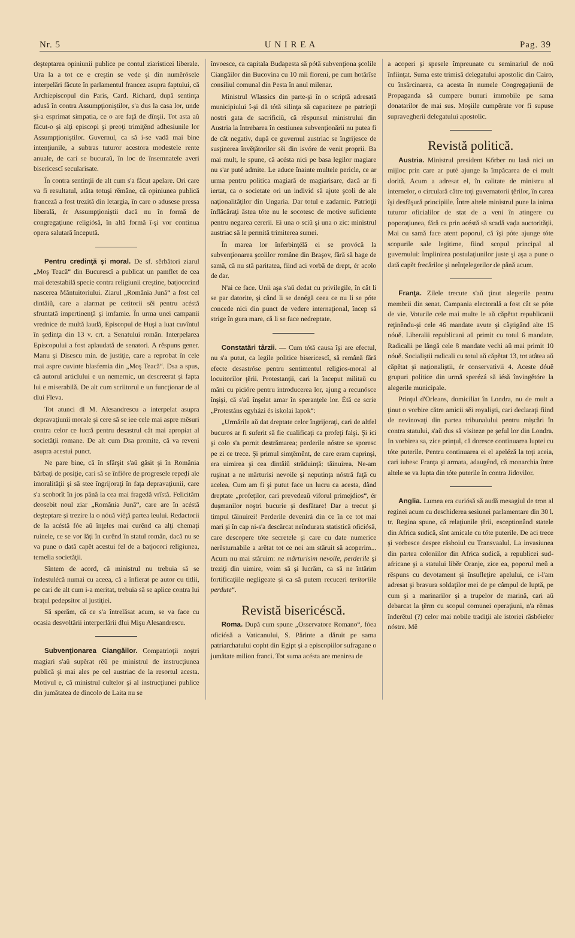Nr. 5 U N I R E A Pag. 39
deşteptarea opiniunii publice pe contul ziaristicei liberale. Ura la a tot ce e creştin se vede şi din numĕrósele interpelări făcute în parlamentul francez asupra faptului, că Archiepiscopul din Paris, Card. Richard, după sentinţa adusă în contra Assumpţioniştilor, s'a dus la casa lor, unde şi-a esprimat simpatia, ce o are faţă de dînşii. Tot asta aŭ făcut-o şi alţi episcopi şi preoţi trimiţĕnd adhesiunile lor Assumpţioniştilor. Guvernul, ca să i-se vadă mai bine intenţiunile, a subtras tuturor acestora modestele rente anuale, de cari se bucuraŭ, în loc de însemnatele averi bisericescî secularisate.
În contra sentinţii de alt cum s'a făcut apelare. Ori care va fi resultatul, atâta totuşi rĕmâne, că opiniunea publică franceză a fost trezită din letargia, în care o adusese pressa liberală, ér Assumpţioniştii dacă nu în formă de congregaţiune religiósă, în altă formă î-şi vor continua opera salutară începută.
Pentru credinţă şi moral. De sf. sĕrbători ziarul „Moş Teacă“ din Bucurescî a publicat un pamflet de cea mai detestabilă specie contra religiunii creştine, batjocorind nascerea Mântuitoriului. Ziarul „România Jună“ a fost cel dintâiŭ, care a alarmat pe cetitorii sĕi pentru acéstă sfruntată impertinenţă şi imfamie. În urma unei campanii vrednice de multă laudă, Episcopul de Huşi a luat cuvîntul în şedinţa din 13 v. crt. a Senatului român. Interpelarea Episcopului a fost aplaudată de senatori. A rĕspuns gener. Manu şi Disescu min. de justiţie, care a reprobat în cele mai aspre cuvinte blasfemia din „Moş Teacă“. Dsa a spus, că autorul articlului e un nemernic, un descreerat şi fapta lui e miserabilă. De alt cum scriitorul e un funcţionar de al dlui Fleva.
Tot atunci dl M. Alesandrescu a interpelat asupra depravaţiunii morale şi cere să se iee cele mai aspre mĕsuri contra celor ce lucră pentru desastrul cât mai apropiat al societăţii romane. De alt cum Dsa promite, că va reveni asupra acestui punct.
Ne pare bine, că în sfârşit s'aŭ găsit şi în România bărbaţi de posiţie, cari să se înfióre de progresele repeḑi ale imoralităţii şi să stee îngrijoraţi în faţa depravaţiunii, care s'a scoborît în jos până la cea mai fragedă vrîstă. Felicităm deosebit noul ziar „România Jună“, care are în acéstă deşteptare şi trezire la o nóuă viéţă partea leului. Redactorii de la acéstă fóe aŭ înţeles mai curênd ca alţi chemaţi ruinele, ce se vor lăţi în curênd în statul român, dacă nu se va pune o dată capĕt acestui fel de a batjocori religiunea, temelia societăţii.
Sîntem de acord, că ministrul nu trebuia să se îndestulécă numai cu aceea, că a înfierat pe autor cu titlii, pe cari de alt cum i-a meritat, trebuia să se aplice contra lui braţul pedepsitor al justiţiei.
Să sperăm, că ce s'a întrelăsat acum, se va face cu ocasia desvoltării interperlării dlui Mişu Alesandrescu.
Subvenţionarea Ciangăilor. Compatrioţii noştri magiari s'aŭ supĕrat rĕŭ pe ministrul de instrucţiunea publică şi mai ales pe cel austriac de la resortul acesta. Motivul e, că ministrul cultelor şi al instrucţiunei publice din jumătatea de dincolo de Laita nu se
învoesce, ca capitala Budapesta să pótă subvenţiona şcolile Ciangăilor din Bucovina cu 10 mii floreni, pe cum hotărîse consiliul comunal din Pesta în anul milenar.
Ministrul Wlassics din parte-şi în o scriptă adresată municipiului î-şi dă tótă silinţa să capaciteze pe patrioţii nostri gata de sacrificiŭ, că rĕspunsul ministrului din Austria la întrebarea în cestiunea subvenţionării nu putea fi de cât negativ, după ce guvernul austriac se îngrijesce de susţinerea învĕţătorilor sĕi din isvóre de venit proprii. Ba mai mult, le spune, că acésta nici pe basa legilor magiare nu s'ar puté admite. Le aduce înainte multele pericle, ce ar urma pentru politica magiară de magiarisare, dacă ar fi iertat, ca o societate ori un individ să ajute şcoli de ale naţionalităţilor din Ungaria. Dar totul e zadarnic. Patrioţii înflăcăraţi ăstea tóte nu le socotesc de motive suficiente pentru negarea cererii. Ei una o sciŭ şi una o zic: ministrul austriac să le permită trimiterea sumei.
În marea lor înferbinţélă ei se provócă la subvenţionarea şcolilor române din Braşov, fără să bage de samă, că nu stă paritatea, fiind aci vorbă de drept, ér acolo de dar.
N'ai ce face. Unii aşa s'aŭ dedat cu privilegile, în cât li se par datorite, şi când li se denégă ceea ce nu li se póte concede nici din punct de vedere internaţional, încep să strige în gura mare, că li se face nedreptate.
Constatări târzii. — Cum tótă causa îşi are efectul, nu s'a putut, ca legile politice bisericescî, să remână fără efecte desastróse pentru sentimentul religios-moral al locuitorilor ţĕrii. Protestanţii, cari la început militaŭ cu mâni cu picióre pentru introducerea lor, ajung a recunósce înşişi, că s'aŭ înşelat amar în speranţele lor. Étă ce scrie „Protestáns egyházi és iskolai lapok“:
„Urmările aŭ dat dreptate celor îngrijoraţi, cari de altfel bucuros ar fi suferit să fie cualificaţi ca profeţi falşi. Şi ici şi colo s'a pornit destrămarea; perderile nóstre se sporesc pe zi ce trece. Şi primul simţĕmênt, de care eram cuprinşi, era uimirea şi cea dintâiŭ străduinţă: tăinuirea. Ne-am ruşinat a ne mărturisi nevoile şi neputinţa nóstră faţă cu acelea. Cum am fi şi putut face un lucru ca acesta, dând dreptate „profeţilor, cari prevedeaŭ viforul primejdios“, ér duşmanilor noştri bucurie şi desfătare! Dar a trecut şi timpul tăinuirei! Perderile devenirá din ce în ce tot mai mari şi în cap ni-s'a descărcat neîndurata statistică oficiósă, care descopere tóte secretele şi care cu date numerice nerĕsturnabile a arĕtat tot ce noi am stăruit să acoperim... Acum nu mai stăruim: ne mărturisim nevoile, perderile şi treziţi din uimire, voim să şi lucrăm, ca să ne întărim fortificaţiile negligeate şi ca să putem recuceri teritoriile perdute“.
Revistă bisericéscă.
Roma. După cum spune „Osservatore Romano“, fóea oficiósă a Vaticanului, S. Părinte a dăruit pe sama patriarchatului copht din Egipt şi a episcopiilor sufragane o jumătate milion franci. Tot suma acésta are menirea de
a acoperi şi spesele împreunate cu seminariul de noŭ înfiinţat. Suma este trimisă delegatului apostolic din Cairo, cu însărcinarea, ca acesta în numele Congregaţiunii de Propaganda să cumpere bunuri immobile pe sama donatarilor de mai sus. Moşiile cumpĕrate vor fi supuse supravegherii delegatului apostolic.
Revistă politică.
Austria. Ministrul president Kőrber nu lasă nici un mijloc prin care ar puté ajunge la împăcarea de ei mult dorită. Acum a adresat el, în calitate de ministru al internelor, o circulară către toţi guvernatorii ţĕrilor, în carea îşi desfăşură principiile. Între altele ministrul pune la inima tuturor oficialilor de stat de a veni în atingere cu poporaţiunea, fără ca prin acéstă să scadă vaḑa auctorităţii. Mai cu samă face atent poporul, că îşi póte ajunge tóte scopurile sale legitime, fiind scopul principal al guvernului: împlinirea postulaţiunilor juste şi aşa a pune o dată capĕt frecărilor şi neînţelegerilor de până acum.
Franţa. Zilele trecute s'aŭ ţinut alegerile pentru membrii din senat. Campania electorală a fost cât se póte de vie. Voturile cele mai multe le aŭ căpĕtat republicanii reţinêndu-şi cele 46 mandate avute şi câştigând alte 15 nóuĕ. Liberalii republicani aŭ primit cu totul 6 mandate. Radicalii pe lângă cele 8 mandate vechi aŭ mai primit 10 nóuĕ. Socialiştii radicali cu totul aŭ căpĕtat 13, tot atâtea aŭ căpĕtat şi naţionaliştii, ér conservativii 4. Aceste dóuĕ grupuri politice din urmă sperézá să iésă învingĕtóre la alegerile municipale.
Prinţul d'Orleans, domiciliat în Londra, nu de mult a ţinut o vorbire către amicii sĕi royalişti, cari declaraţi fiind de nevinovaţi din partea tribunalului pentru mişcări în contra statului, s'aŭ dus să visiteze pe şeful lor din Londra. In vorbirea sa, zice prinţul, că doresce continuarea luptei cu tóte puterile. Pentru continuarea ei el apeléză la toţi aceia, cari iubesc Franţa şi armata, adaugênd, că monarchia între altele se va lupta din tóte puterile în contra Jidovilor.
Anglia. Lumea era curiósă să audă mesagiul de tron al reginei acum cu deschiderea sesiunei parlamentare din 30 l. tr. Regina spune, că relaţiunile ţĕrii, esceptionând statele din Africa sudică, sînt amicale cu tóte puterile. De aci trece şi vorbesce despre răsboiul cu Transvaalul. La invasiunea din partea coloniilor din Africa sudică, a republicei sud-africane şi a statului liběr Oranje, zice ea, poporul meŭ a rĕspuns cu devotament şi însufleţire apelului, ce i-l'am adresat şi bravura soldaţilor mei de pe câmpul de luptă, pe cum şi a marinarilor şi a trupelor de marină, cari aŭ debarcat la ţĕrm cu scopul comunei operaţiuni, n'a rĕmas înderĕtul (?) celor mai nobile tradiţii ale istoriei răsbóielor nóstre. Mĕ